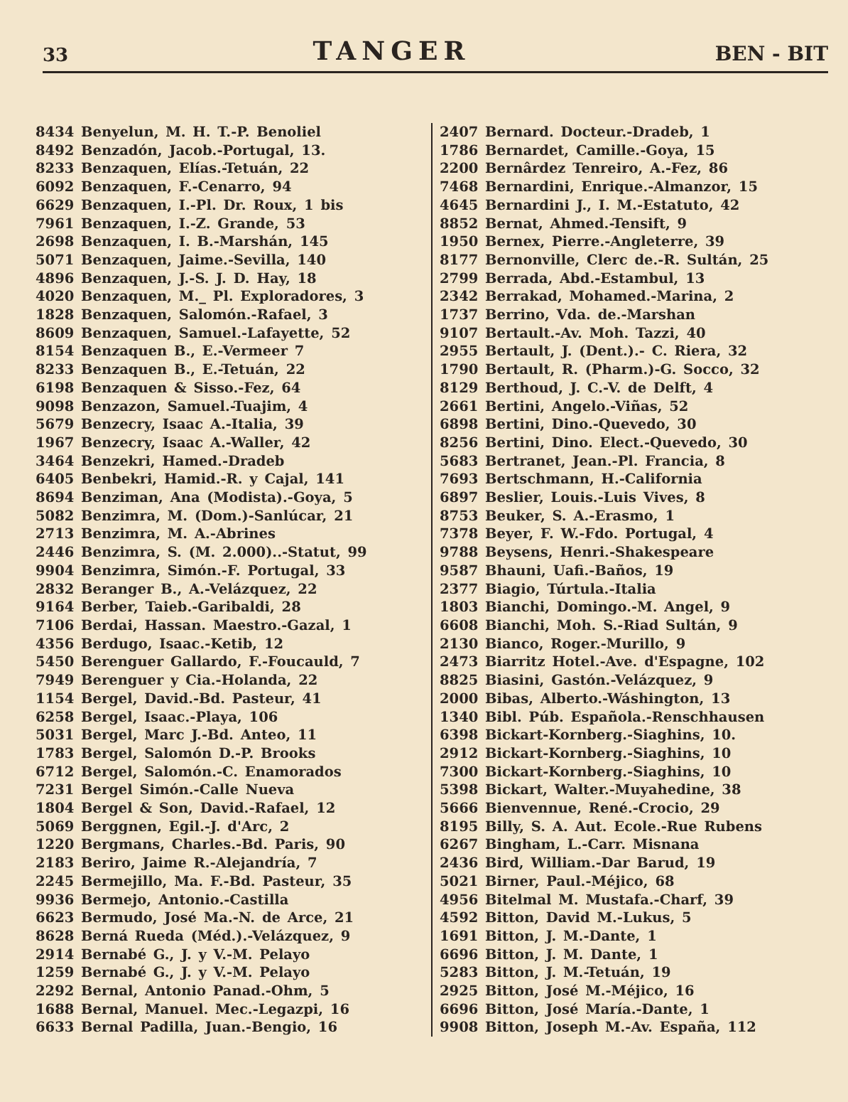33 TANGER BEN - BIT
8434 Benyelun, M. H. T.-P. Benoliel
8492 Benzadón, Jacob.-Portugal, 13.
8233 Benzaquen, Elías.-Tetuán, 22
6092 Benzaquen, F.-Cenarro, 94
6629 Benzaquen, I.-Pl. Dr. Roux, 1 bis
7961 Benzaquen, I.-Z. Grande, 53
2698 Benzaquen, I. B.-Marshán, 145
5071 Benzaquen, Jaime.-Sevilla, 140
4896 Benzaquen, J.-S. J. D. Hay, 18
4020 Benzaquen, M._ Pl. Exploradores, 3
1828 Benzaquen, Salomón.-Rafael, 3
8609 Benzaquen, Samuel.-Lafayette, 52
8154 Benzaquen B., E.-Vermeer 7
8233 Benzaquen B., E.-Tetuán, 22
6198 Benzaquen & Sisso.-Fez, 64
9098 Benzazon, Samuel.-Tuajim, 4
5679 Benzecry, Isaac A.-Italia, 39
1967 Benzecry, Isaac A.-Waller, 42
3464 Benzekri, Hamed.-Dradeb
6405 Benbekri, Hamid.-R. y Cajal, 141
8694 Benziman, Ana (Modista).-Goya, 5
5082 Benzimra, M. (Dom.)-Sanlúcar, 21
2713 Benzimra, M. A.-Abrines
2446 Benzimra, S. (M. 2.000)..-Statut, 99
9904 Benzimra, Simón.-F. Portugal, 33
2832 Beranger B., A.-Velázquez, 22
9164 Berber, Taieb.-Garibaldi, 28
7106 Berdai, Hassan. Maestro.-Gazal, 1
4356 Berdugo, Isaac.-Ketib, 12
5450 Berenguer Gallardo, F.-Foucauld, 7
7949 Berenguer y Cia.-Holanda, 22
1154 Bergel, David.-Bd. Pasteur, 41
6258 Bergel, Isaac.-Playa, 106
5031 Bergel, Marc J.-Bd. Anteo, 11
1783 Bergel, Salomón D.-P. Brooks
6712 Bergel, Salomón.-C. Enamorados
7231 Bergel Simón.-Calle Nueva
1804 Bergel & Son, David.-Rafael, 12
5069 Berggnen, Egil.-J. d'Arc, 2
1220 Bergmans, Charles.-Bd. Paris, 90
2183 Beriro, Jaime R.-Alejandría, 7
2245 Bermejillo, Ma. F.-Bd. Pasteur, 35
9936 Bermejo, Antonio.-Castilla
6623 Bermudo, José Ma.-N. de Arce, 21
8628 Berná Rueda (Méd.).-Velázquez, 9
2914 Bernabé G., J. y V.-M. Pelayo
1259 Bernabé G., J. y V.-M. Pelayo
2292 Bernal, Antonio Panad.-Ohm, 5
1688 Bernal, Manuel. Mec.-Legazpi, 16
6633 Bernal Padilla, Juan.-Bengio, 16
2407 Bernard. Docteur.-Dradeb, 1
1786 Bernardet, Camille.-Goya, 15
2200 Bernârdez Tenreiro, A.-Fez, 86
7468 Bernardini, Enrique.-Almanzor, 15
4645 Bernardini J., I. M.-Estatuto, 42
8852 Bernat, Ahmed.-Tensift, 9
1950 Bernex, Pierre.-Angleterre, 39
8177 Bernonville, Clerc de.-R. Sultán, 25
2799 Berrada, Abd.-Estambul, 13
2342 Berrakad, Mohamed.-Marina, 2
1737 Berrino, Vda. de.-Marshan
9107 Bertault.-Av. Moh. Tazzi, 40
2955 Bertault, J. (Dent.).- C. Riera, 32
1790 Bertault, R. (Pharm.)-G. Socco, 32
8129 Berthoud, J. C.-V. de Delft, 4
2661 Bertini, Angelo.-Viñas, 52
6898 Bertini, Dino.-Quevedo, 30
8256 Bertini, Dino. Elect.-Quevedo, 30
5683 Bertranet, Jean.-Pl. Francia, 8
7693 Bertschmann, H.-California
6897 Beslier, Louis.-Luis Vives, 8
8753 Beuker, S. A.-Erasmo, 1
7378 Beyer, F. W.-Fdo. Portugal, 4
9788 Beysens, Henri.-Shakespeare
9587 Bhauni, Uafi.-Baños, 19
2377 Biagio, Túrtula.-Italia
1803 Bianchi, Domingo.-M. Angel, 9
6608 Bianchi, Moh. S.-Riad Sultán, 9
2130 Bianco, Roger.-Murillo, 9
2473 Biarritz Hotel.-Ave. d'Espagne, 102
8825 Biasini, Gastón.-Velázquez, 9
2000 Bibas, Alberto.-Wáshington, 13
1340 Bibl. Púb. Española.-Renschhausen
6398 Bickart-Kornberg.-Siaghins, 10.
2912 Bickart-Kornberg.-Siaghins, 10
7300 Bickart-Kornberg.-Siaghins, 10
5398 Bickart, Walter.-Muyahedine, 38
5666 Bienvennue, René.-Crocio, 29
8195 Billy, S. A. Aut. Ecole.-Rue Rubens
6267 Bingham, L.-Carr. Misnana
2436 Bird, William.-Dar Barud, 19
5021 Birner, Paul.-Méjico, 68
4956 Bitelmal M. Mustafa.-Charf, 39
4592 Bitton, David M.-Lukus, 5
1691 Bitton, J. M.-Dante, 1
6696 Bitton, J. M. Dante, 1
5283 Bitton, J. M.-Tetuán, 19
2925 Bitton, José M.-Méjico, 16
6696 Bitton, José María.-Dante, 1
9908 Bitton, Joseph M.-Av. España, 112